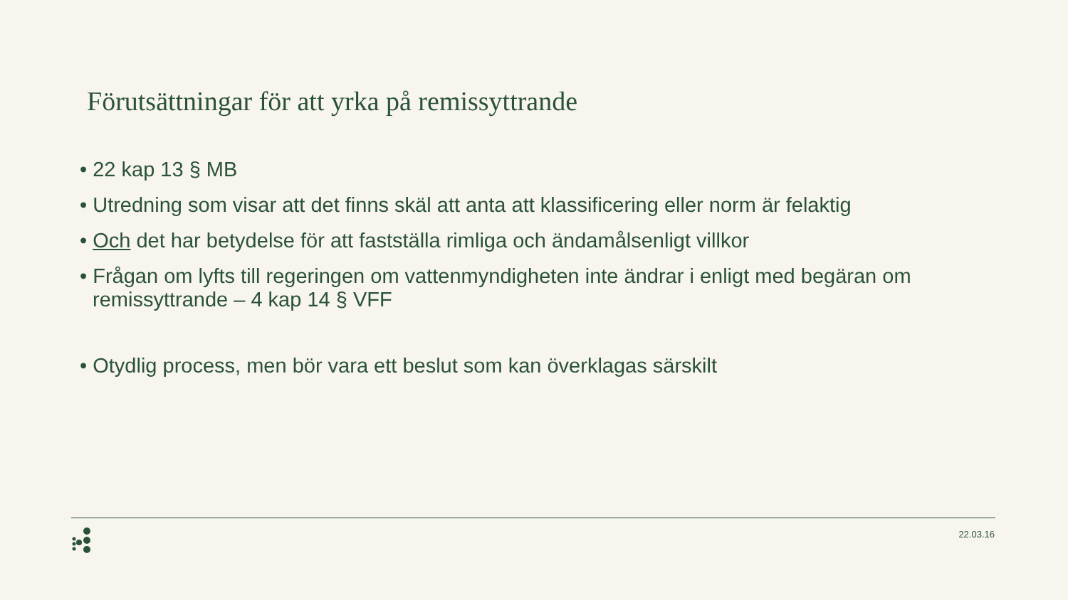Förutsättningar för att yrka på remissyttrande
• 22 kap 13 § MB
• Utredning som visar att det finns skäl att anta att klassificering eller norm är felaktig
• Och det har betydelse för att fastställa rimliga och ändamålsenligt villkor
• Frågan om lyfts till regeringen om vattenmyndigheten inte ändrar i enligt med begäran om remissyttrande – 4 kap 14 § VFF
• Otydlig process, men bör vara ett beslut som kan överklagas särskilt
22.03.16